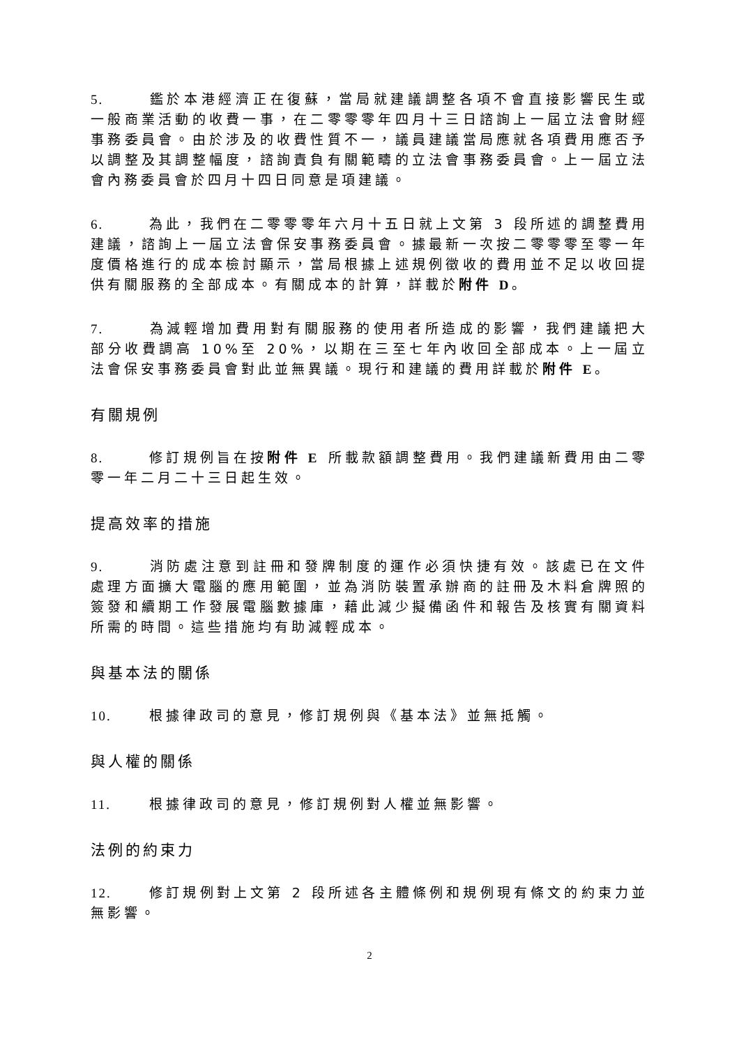5. 鑑於本港經濟正在復蘇，當局就建議調整各項不會直接影響民生或一般商業活動的收費一事，在二零零零年四月十三日諮詢上一屆立法會財經事務委員會。由於涉及的收費性質不一，議員建議當局應就各項費用應否予以調整及其調整幅度，諮詢責負有關範疇的立法會事務委員會。上一屆立法會內務委員會於四月十四日同意是項建議。
6. 為此，我們在二零零零年六月十五日就上文第 3 段所述的調整費用建議，諮詢上一屆立法會保安事務委員會。據最新一次按二零零零至零一年度價格進行的成本檢討顯示，當局根據上述規例徵收的費用並不足以收回提供有關服務的全部成本。有關成本的計算，詳載於附件 D。
7. 為減輕增加費用對有關服務的使用者所造成的影響，我們建議把大部分收費調高 10%至 20%，以期在三至七年內收回全部成本。上一屆立法會保安事務委員會對此並無異議。現行和建議的費用詳載於附件 E。
有關規例
8. 修訂規例旨在按附件 E 所載款額調整費用。我們建議新費用由二零零一年二月二十三日起生效。
提高效率的措施
9. 消防處注意到註冊和發牌制度的運作必須快捷有效。該處已在文件處理方面擴大電腦的應用範圍，並為消防裝置承辦商的註冊及木料倉牌照的簽發和續期工作發展電腦數據庫，藉此減少擬備函件和報告及核實有關資料所需的時間。這些措施均有助減輕成本。
與基本法的關係
10. 根據律政司的意見，修訂規例與《基本法》並無抵觸。
與人權的關係
11. 根據律政司的意見，修訂規例對人權並無影響。
法例的約束力
12. 修訂規例對上文第 2 段所述各主體條例和規例現有條文的約束力並無影響。
2